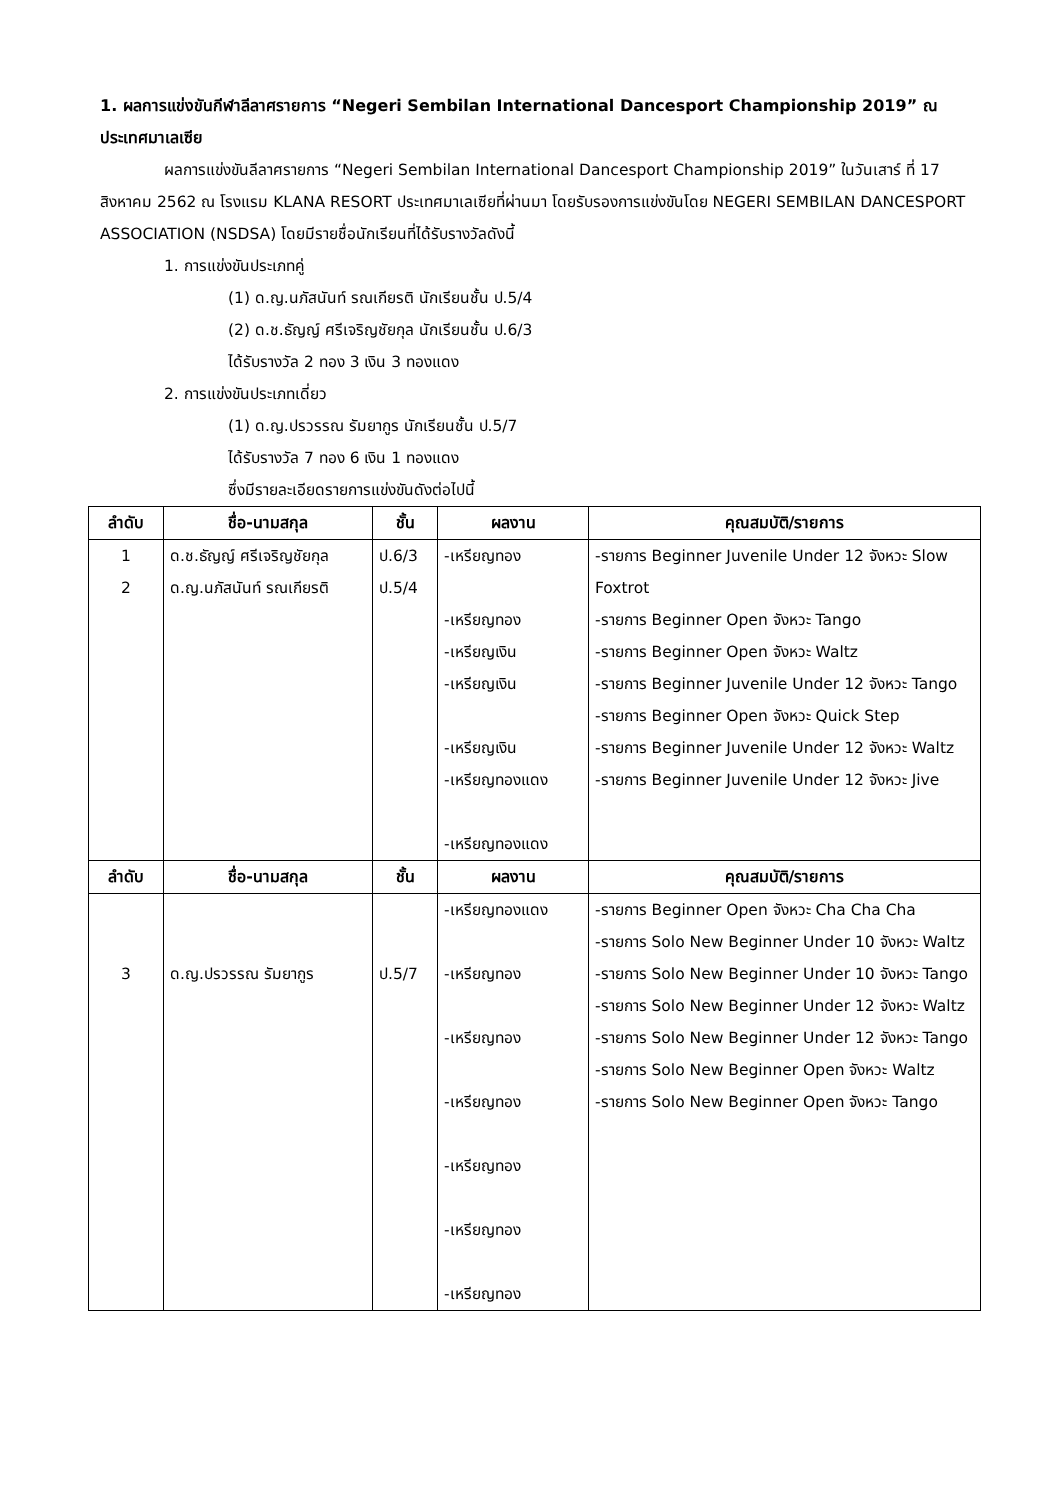1. ผลการแข่งขันกีฬาลีลาศรายการ “Negeri Sembilan International Dancesport Championship 2019” ณ ประเทศมาเลเซีย
ผลการแข่งขันลีลาศรายการ “Negeri Sembilan International Dancesport Championship 2019” ในวันเสาร์ ที่ 17 สิงหาคม 2562 ณ โรงแรม KLANA RESORT ประเทศมาเลเซียที่ผ่านมา โดยรับรองการแข่งขันโดย NEGERI SEMBILAN DANCESPORT ASSOCIATION (NSDSA) โดยมีรายชื่อนักเรียนที่ได้รับรางวัลดังนี้
1. การแข่งขันประเภทคู่
(1) ด.ญ.นภัสนันท์ รณเกียรติ นักเรียนชั้น ป.5/4
(2) ด.ช.ธัญญ์ ศรีเจริญชัยกุล นักเรียนชั้น ป.6/3
ได้รับรางวัล 2 ทอง 3 เงิน 3 ทองแดง
2. การแข่งขันประเภทเดี่ยว
(1) ด.ญ.ปรวรรณ รัมยากูร นักเรียนชั้น ป.5/7
ได้รับรางวัล 7 ทอง 6 เงิน 1 ทองแดง
ซึ่งมีรายละเอียดรายการแข่งขันดังต่อไปนี้
| ลำดับ | ชื่อ-นามสกุล | ชั้น | ผลงาน | คุณสมบัติ/รายการ |
| --- | --- | --- | --- | --- |
| 1 2 | ด.ช.ธัญญ์ ศรีเจริญชัยกุล ด.ญ.นภัสนันท์ รณเกียรติ | ป.6/3 ป.5/4 | -เหรียญทอง -เหรียญทอง -เหรียญเงิน -เหรียญเงิน -เหรียญเงิน -เหรียญทองแดง -เหรียญทองแดง | -รายการ Beginner Juvenile Under 12 จังหวะ Slow Foxtrot -รายการ Beginner Open จังหวะ Tango -รายการ Beginner Open จังหวะ Waltz -รายการ Beginner Juvenile Under 12 จังหวะ Tango -รายการ Beginner Open จังหวะ Quick Step -รายการ Beginner Juvenile Under 12 จังหวะ Waltz -รายการ Beginner Juvenile Under 12 จังหวะ Jive |
| ลำดับ | ชื่อ-นามสกุล | ชั้น | ผลงาน | คุณสมบัติ/รายการ |
| 3 | ด.ญ.ปรวรรณ รัมยากูร | ป.5/7 | -เหรียญทองแดง -เหรียญทอง -เหรียญทอง -เหรียญทอง -เหรียญทอง -เหรียญทอง -เหรียญทอง | -รายการ Beginner Open จังหวะ Cha Cha Cha -รายการ Solo New Beginner Under 10 จังหวะ Waltz -รายการ Solo New Beginner Under 10 จังหวะ Tango -รายการ Solo New Beginner Under 12 จังหวะ Waltz -รายการ Solo New Beginner Under 12 จังหวะ Tango -รายการ Solo New Beginner Open จังหวะ Waltz -รายการ Solo New Beginner Open จังหวะ Tango |